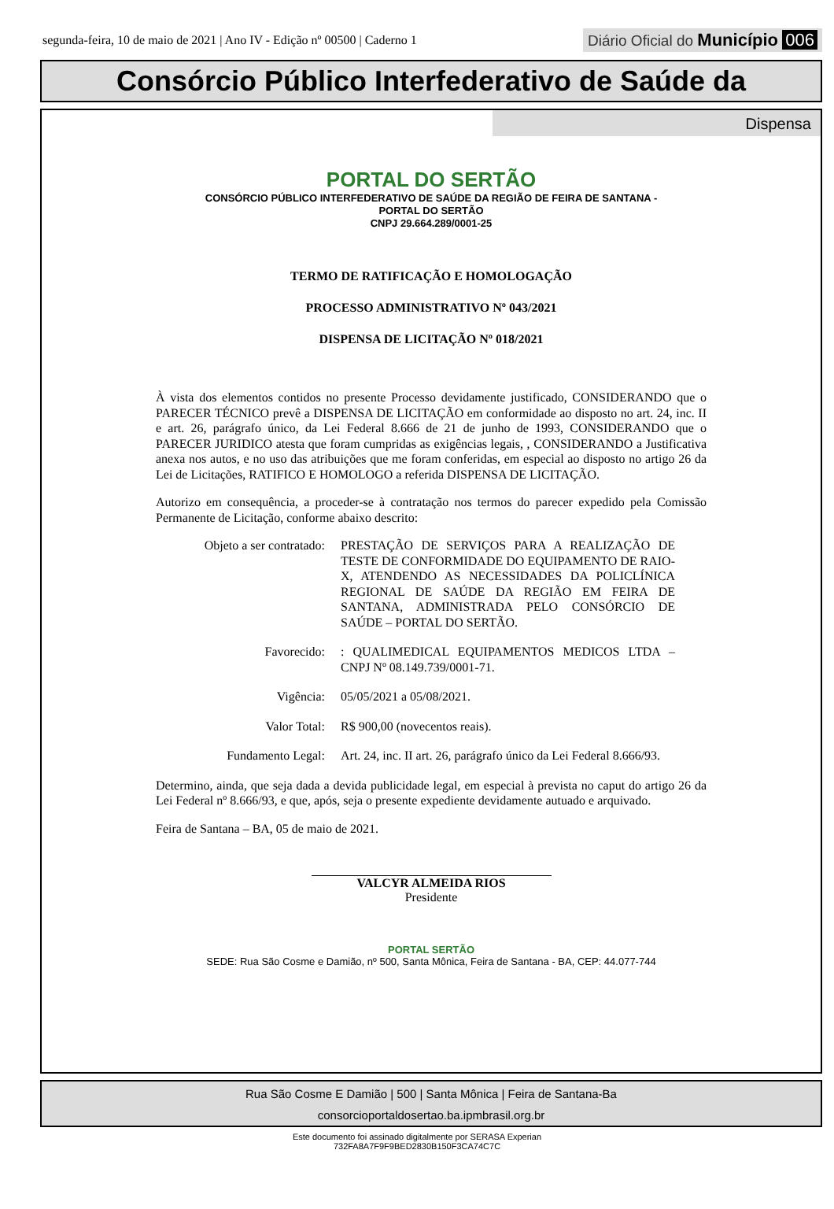segunda-feira, 10 de maio de 2021 | Ano IV - Edição nº 00500 | Caderno 1
Diário Oficial do Município 006
Consórcio Público Interfederativo de Saúde da
Dispensa
PORTAL DO SERTÃO
CONSÓRCIO PÚBLICO INTERFEDERATIVO DE SAÚDE DA REGIÃO DE FEIRA DE SANTANA -
PORTAL DO SERTÃO
CNPJ 29.664.289/0001-25
TERMO DE RATIFICAÇÃO E HOMOLOGAÇÃO
PROCESSO ADMINISTRATIVO Nº 043/2021
DISPENSA DE LICITAÇÃO Nº 018/2021
À vista dos elementos contidos no presente Processo devidamente justificado, CONSIDERANDO que o PARECER TÉCNICO prevê a DISPENSA DE LICITAÇÃO em conformidade ao disposto no art. 24, inc. II e art. 26, parágrafo único, da Lei Federal 8.666 de 21 de junho de 1993, CONSIDERANDO que o PARECER JURIDICO atesta que foram cumpridas as exigências legais, , CONSIDERANDO a Justificativa anexa nos autos, e no uso das atribuições que me foram conferidas, em especial ao disposto no artigo 26 da Lei de Licitações, RATIFICO E HOMOLOGO a referida DISPENSA DE LICITAÇÃO.
Autorizo em consequência, a proceder-se à contratação nos termos do parecer expedido pela Comissão Permanente de Licitação, conforme abaixo descrito:
Objeto a ser contratado:
PRESTAÇÃO DE SERVIÇOS PARA A REALIZAÇÃO DE TESTE DE CONFORMIDADE DO EQUIPAMENTO DE RAIO-X, ATENDENDO AS NECESSIDADES DA POLICLÍNICA REGIONAL DE SAÚDE DA REGIÃO EM FEIRA DE SANTANA, ADMINISTRADA PELO CONSÓRCIO DE SAÚDE – PORTAL DO SERTÃO.
Favorecido: : QUALIMEDICAL EQUIPAMENTOS MEDICOS LTDA – CNPJ Nº 08.149.739/0001-71.
Vigência: 05/05/2021 a 05/08/2021.
Valor Total: R$ 900,00 (novecentos reais).
Fundamento Legal: Art. 24, inc. II art. 26, parágrafo único da Lei Federal 8.666/93.
Determino, ainda, que seja dada a devida publicidade legal, em especial à prevista no caput do artigo 26 da Lei Federal nº 8.666/93, e que, após, seja o presente expediente devidamente autuado e arquivado.
Feira de Santana – BA, 05 de maio de 2021.
VALCYR ALMEIDA RIOS
Presidente
PORTAL SERTÃO
SEDE: Rua São Cosme e Damião, nº 500, Santa Mônica, Feira de Santana - BA, CEP: 44.077-744
Rua São Cosme E Damião | 500 | Santa Mônica | Feira de Santana-Ba
consorcioportaldosertao.ba.ipmbrasil.org.br
Este documento foi assinado digitalmente por SERASA Experian
732FA8A7F9F9BED2830B150F3CA74C7C